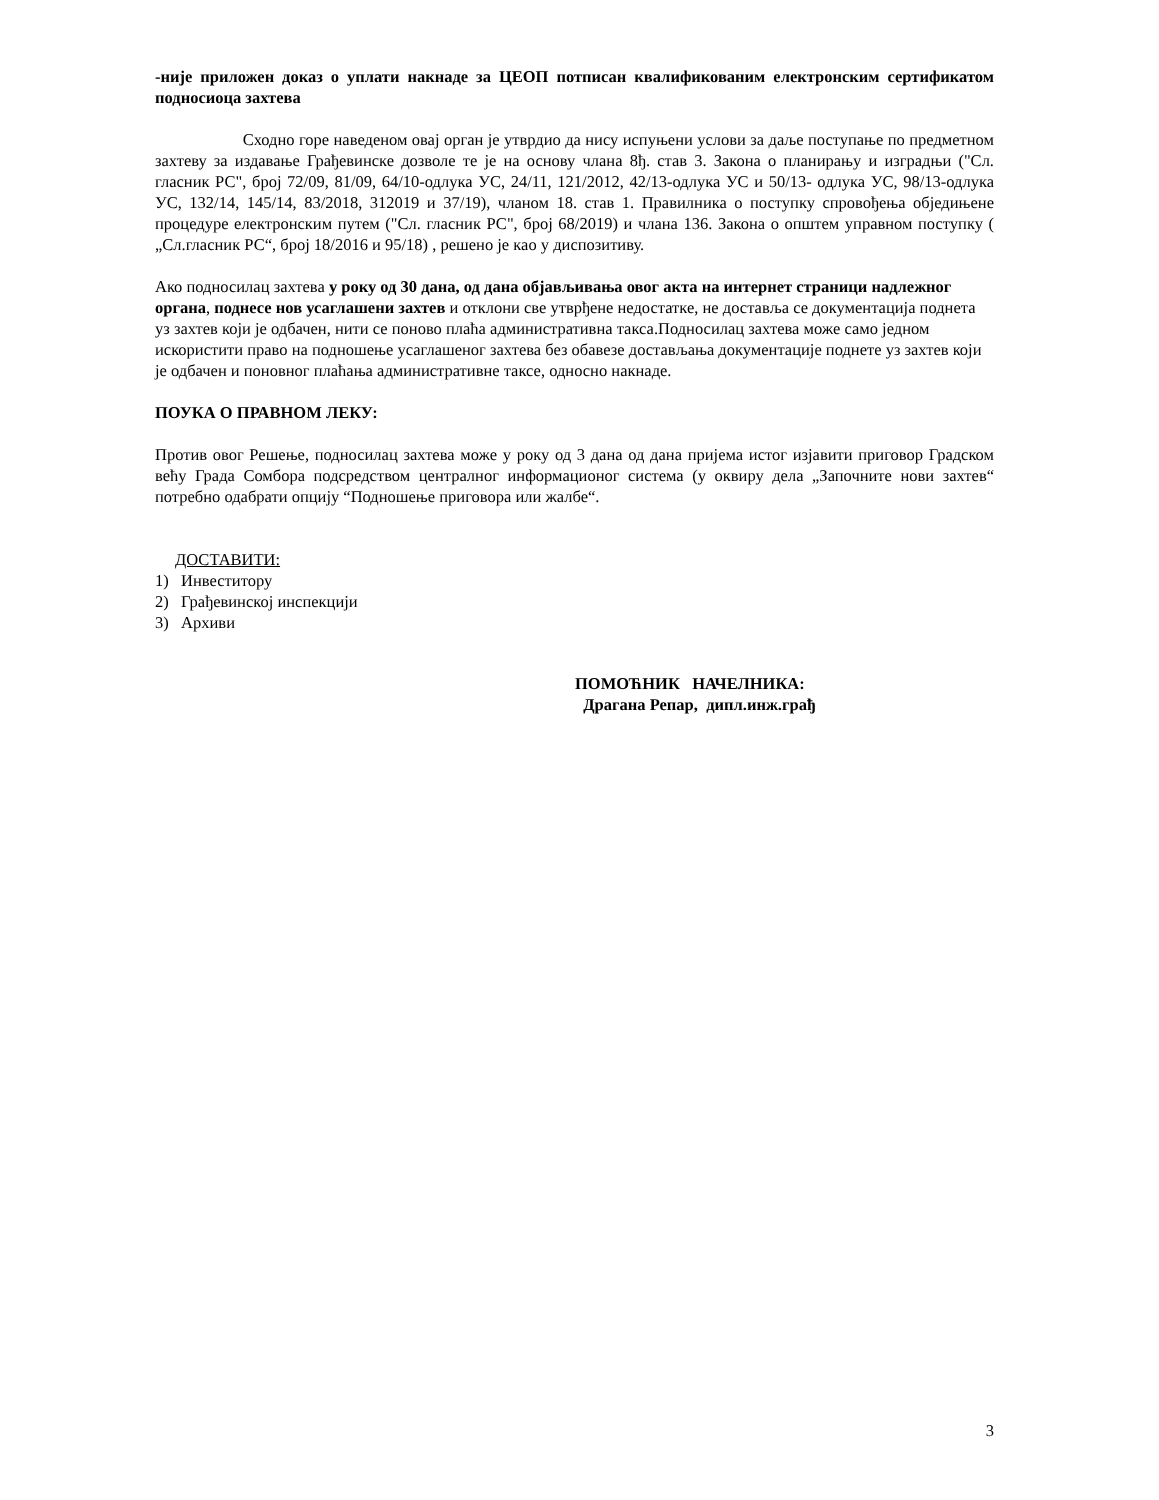-није приложен доказ о уплати накнаде за ЦЕОП потписан квалификованим електронским сертификатом подносиоца захтева
Сходно горе наведеном овај орган је утврдио да нису испуњени услови за даље поступање по предметном захтеву за издавање Грађевинске дозволе те је на основу члана 8ђ. став 3. Закона о планирању и изградњи ("Сл. гласник РС", број 72/09, 81/09, 64/10-одлука УС, 24/11, 121/2012, 42/13-одлука УС и 50/13- одлука УС, 98/13-одлука УС, 132/14, 145/14, 83/2018, 312019 и 37/19), чланом 18. став 1. Правилника о поступку спровођења обједињене процедуре електронским путем ("Сл. гласник РС", број 68/2019) и члана 136. Закона о општем управном поступку ( „Сл.гласник РС“, број 18/2016 и 95/18) , решено је као у диспозитиву.
Ако подносилац захтева у року од 30 дана, од дана објављивања овог акта на интернет страници надлежног органа, поднесе нов усаглашени захтев и отклони све утврђене недостатке, не доставља се документација поднета уз захтев који је одбачен, нити се поново плаћа административна такса.Подносилац захтева може само једном искористити право на подношење усаглашеног захтева без обавезе достављања документације поднете уз захтев који је одбачен и поновног плаћања административне таксе, односно накнаде.
ПОУКА О ПРАВНОМ ЛЕКУ:
Против овог Решење, подносилац захтева може у року од 3 дана од дана пријема истог изјавити приговор Градском већу Града Сомбора подсредством централног информационог система (у оквиру дела „Започните нови захтев“ потребно одабрати опцију “Подношење приговора или жалбе“.
ДОСТАВИТИ:
1) Инвеститору
2) Грађевинској инспекцији
3) Архиви
ПОМОЋНИК НАЧЕЛНИКА:
Драгана Репар, дипл.инж.грађ
3